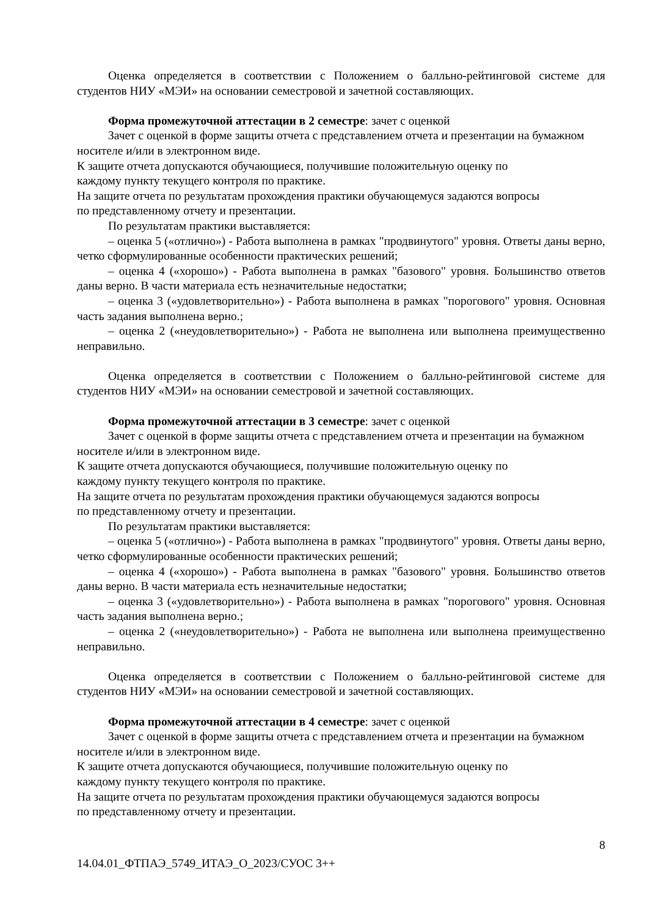Оценка определяется в соответствии с Положением о балльно-рейтинговой системе для студентов НИУ «МЭИ» на основании семестровой и зачетной составляющих.
Форма промежуточной аттестации в 2 семестре: зачет с оценкой
Зачет с оценкой в форме защиты отчета с представлением отчета и презентации на бумажном носителе и/или в электронном виде.
К защите отчета допускаются обучающиеся, получившие положительную оценку по
каждому пункту текущего контроля по практике.
На защите отчета по результатам прохождения практики обучающемуся задаются вопросы
по представленному отчету и презентации.
По результатам практики выставляется:
– оценка 5 («отлично») - Работа выполнена в рамках "продвинутого" уровня. Ответы даны верно, четко сформулированные особенности практических решений;
– оценка 4 («хорошо») - Работа выполнена в рамках "базового" уровня. Большинство ответов даны верно. В части материала есть незначительные недостатки;
– оценка 3 («удовлетворительно») - Работа выполнена в рамках "порогового" уровня. Основная часть задания выполнена верно.;
– оценка 2 («неудовлетворительно») - Работа не выполнена или выполнена преимущественно неправильно.
Оценка определяется в соответствии с Положением о балльно-рейтинговой системе для студентов НИУ «МЭИ» на основании семестровой и зачетной составляющих.
Форма промежуточной аттестации в 3 семестре: зачет с оценкой
Зачет с оценкой в форме защиты отчета с представлением отчета и презентации на бумажном носителе и/или в электронном виде.
К защите отчета допускаются обучающиеся, получившие положительную оценку по
каждому пункту текущего контроля по практике.
На защите отчета по результатам прохождения практики обучающемуся задаются вопросы
по представленному отчету и презентации.
По результатам практики выставляется:
– оценка 5 («отлично») - Работа выполнена в рамках "продвинутого" уровня. Ответы даны верно, четко сформулированные особенности практических решений;
– оценка 4 («хорошо») - Работа выполнена в рамках "базового" уровня. Большинство ответов даны верно. В части материала есть незначительные недостатки;
– оценка 3 («удовлетворительно») - Работа выполнена в рамках "порогового" уровня. Основная часть задания выполнена верно.;
– оценка 2 («неудовлетворительно») - Работа не выполнена или выполнена преимущественно неправильно.
Оценка определяется в соответствии с Положением о балльно-рейтинговой системе для студентов НИУ «МЭИ» на основании семестровой и зачетной составляющих.
Форма промежуточной аттестации в 4 семестре: зачет с оценкой
Зачет с оценкой в форме защиты отчета с представлением отчета и презентации на бумажном носителе и/или в электронном виде.
К защите отчета допускаются обучающиеся, получившие положительную оценку по
каждому пункту текущего контроля по практике.
На защите отчета по результатам прохождения практики обучающемуся задаются вопросы
по представленному отчету и презентации.
8
14.04.01_ФТПАЭ_5749_ИТАЭ_О_2023/СУОС 3++